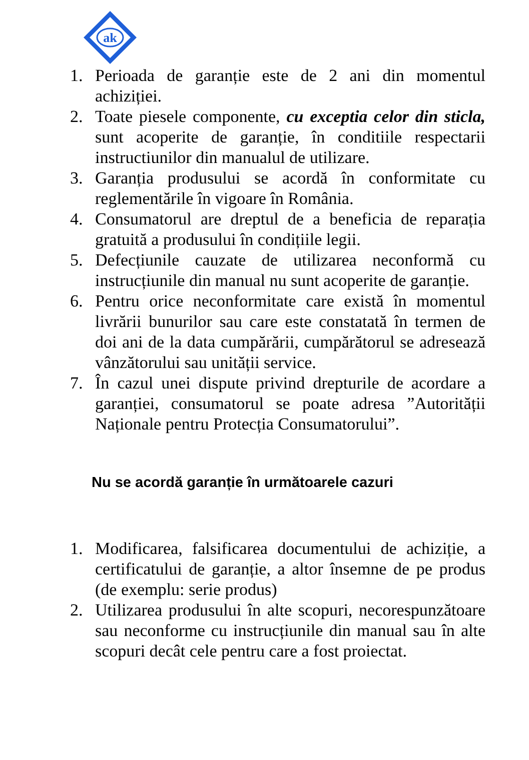ak
1. Perioada de garanție este de 2 ani din momentul achiziției.
2. Toate piesele componente, cu exceptia celor din sticla, sunt acoperite de garanție, în conditiile respectarii instructiunilor din manualul de utilizare.
3. Garanția produsului se acordă în conformitate cu reglementările în vigoare în România.
4. Consumatorul are dreptul de a beneficia de reparația gratuită a produsului în condițiile legii.
5. Defecțiunile cauzate de utilizarea neconformă cu instrucțiunile din manual nu sunt acoperite de garanție.
6. Pentru orice neconformitate care există în momentul livrării bunurilor sau care este constatată în termen de doi ani de la data cumpărării, cumpărătorul se adresează vânzătorului sau unității service.
7. În cazul unei dispute privind drepturile de acordare a garanției, consumatorul se poate adresa ”Autorității Naționale pentru Protecția Consumatorului”.
Nu se acordă garanție în următoarele cazuri
1. Modificarea, falsificarea documentului de achiziție, a certificatului de garanție, a altor însemne de pe produs (de exemplu: serie produs)
2. Utilizarea produsului în alte scopuri, necorespunzătoare sau neconforme cu instrucțiunile din manual sau în alte scopuri decât cele pentru care a fost proiectat.